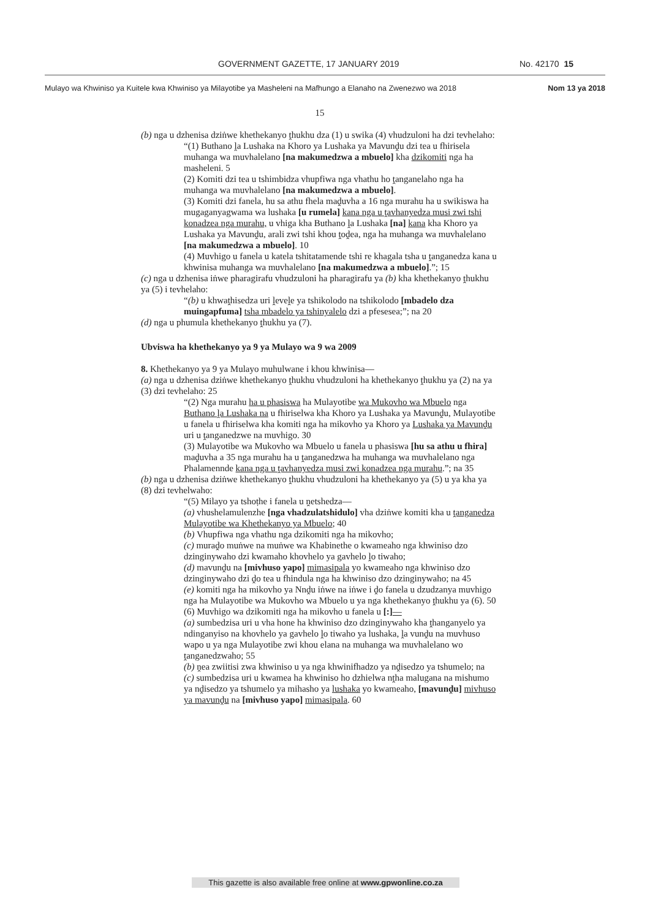GOVERNMENT GAZETTE, 17 JANUARY 2019 No. 42170 15
Mulayo wa Khwiniso ya Kuitele kwa Khwiniso ya Milayotibe ya Masheleni na Mafhungo a Elanaho na Zwenezwo wa 2018 Nom 13 ya 2018
15
(b) nga u dzhenisa dziṅwe khethekanyo ṱhukhu dza (1) u swika (4) vhudzuloni ha dzi tevhelaho:
“(1) Buthano ḽa Lushaka na Khoro ya Lushaka ya Mavunḓu dzi tea u fhirisela muhanga wa muvhalelano [na makumedzwa a mbuelo] kha dzikomiti nga ha masheleni. 5
(2) Komiti dzi tea u tshimbidza vhupfiwa nga vhathu ho ṱanganelaho nga ha muhanga wa muvhalelano [na makumedzwa a mbuelo].
(3) Komiti dzi fanela, hu sa athu fhela maḓuvha a 16 nga murahu ha u swikiswa ha mugaganyagwama wa lushaka [u rumela] kana nga u ṱavhanyedza musi zwi tshi konadzea nga murahu, u vhiga kha Buthano ḽa Lushaka [na] kana kha Khoro ya Lushaka ya Mavunḓu, arali zwi tshi khou ṱoḓea, nga ha muhanga wa muvhalelano [na makumedzwa a mbuelo]. 10
(4) Muvhigo u fanela u katela tshitatamende tshi re khagala tsha u ṱanganedza kana u khwinisa muhanga wa muvhalelano [na makumedzwa a mbuelo].”; 15
(c) nga u dzhenisa iṅwe pharagirafu vhudzuloni ha pharagirafu ya (b) kha khethekanyo ṱhukhu ya (5) i tevhelaho:
“(b) u khwaṱhisedza uri ḽeveḽe ya tshikolodo na tshikolodo [mbadelo dza muingapfuma] tsha mbadelo ya tshinyalelo dzi a pfesesea;”; na 20
(d) nga u phumula khethekanyo ṱhukhu ya (7).
Ubviswa ha khethekanyo ya 9 ya Mulayo wa 9 wa 2009
8. Khethekanyo ya 9 ya Mulayo muhulwane i khou khwinisa—
(a) nga u dzhenisa dziṅwe khethekanyo ṱhukhu vhudzuloni ha khethekanyo ṱhukhu ya (2) na ya (3) dzi tevhelaho: 25
“(2) Nga murahu ha u phasiswa ha Mulayotibe wa Mukovho wa Mbuelo nga Buthano ḽa Lushaka na u fhiriselwa kha Khoro ya Lushaka ya Mavunḓu, Mulayotibe u fanela u fhiriselwa kha komiti nga ha mikovho ya Khoro ya Lushaka ya Mavunḓu uri u ṱanganedzwe na muvhigo. 30
(3) Mulayotibe wa Mukovho wa Mbuelo u fanela u phasiswa [hu sa athu u fhira] maḓuvha a 35 nga murahu ha u ṱanganedzwa ha muhanga wa muvhalelano nga Phalamennde kana nga u ṱavhanyedza musi zwi konadzea nga murahu.”; na 35
(b) nga u dzhenisa dziṅwe khethekanyo ṱhukhu vhudzuloni ha khethekanyo ya (5) u ya kha ya (8) dzi tevhelwaho:
“(5) Milayo ya tshoṭhe i fanela u ṋetshedza—
(a) vhushelamulenzhe [nga vhadzulatshidulo] vha dziṅwe komiti kha u ṱanganedza Mulayotibe wa Khethekanyo ya Mbuelo; 40
(b) Vhupfiwa nga vhathu nga dzikomiti nga ha mikovho;
(c) muraḓo muṅwe na muṅwe wa Khabinethe o kwameaho nga khwiniso dzo dzinginywaho dzi kwamaho khovhelo ya gavhelo ḽo tiwaho;
(d) mavunḓu na [mivhuso yapo] mimasipala yo kwameaho nga khwiniso dzo dzinginywaho dzi ḓo tea u fhindula nga ha khwiniso dzo dzinginywaho; na 45
(e) komiti nga ha mikovho ya Nnḓu iṅwe na iṅwe i ḓo fanela u dzudzanya muvhigo nga ha Mulayotibe wa Mukovho wa Mbuelo u ya nga khethekanyo ṱhukhu ya (6). 50
(6) Muvhigo wa dzikomiti nga ha mikovho u fanela u [:]—
(a) sumbedzisa uri u vha hone ha khwiniso dzo dzinginywaho kha ṱhanganyelo ya ndinganyiso na khovhelo ya gavhelo ḽo tiwaho ya lushaka, ḽa vunḓu na muvhuso wapo u ya nga Mulayotibe zwi khou elana na muhanga wa muvhalelano wo ṱanganedzwaho; 55
(b) ṋea zwiitisi zwa khwiniso u ya nga khwinifhadzo ya nḓisedzo ya tshumelo; na
(c) sumbedzisa uri u kwamea ha khwiniso ho dzhielwa nṱha malugana na mishumo ya nḓisedzo ya tshumelo ya mihasho ya lushaka yo kwameaho, [mavunḓu] mivhuso ya mavunḓu na [mivhuso yapo] mimasipala. 60
This gazette is also available free online at www.gpwonline.co.za